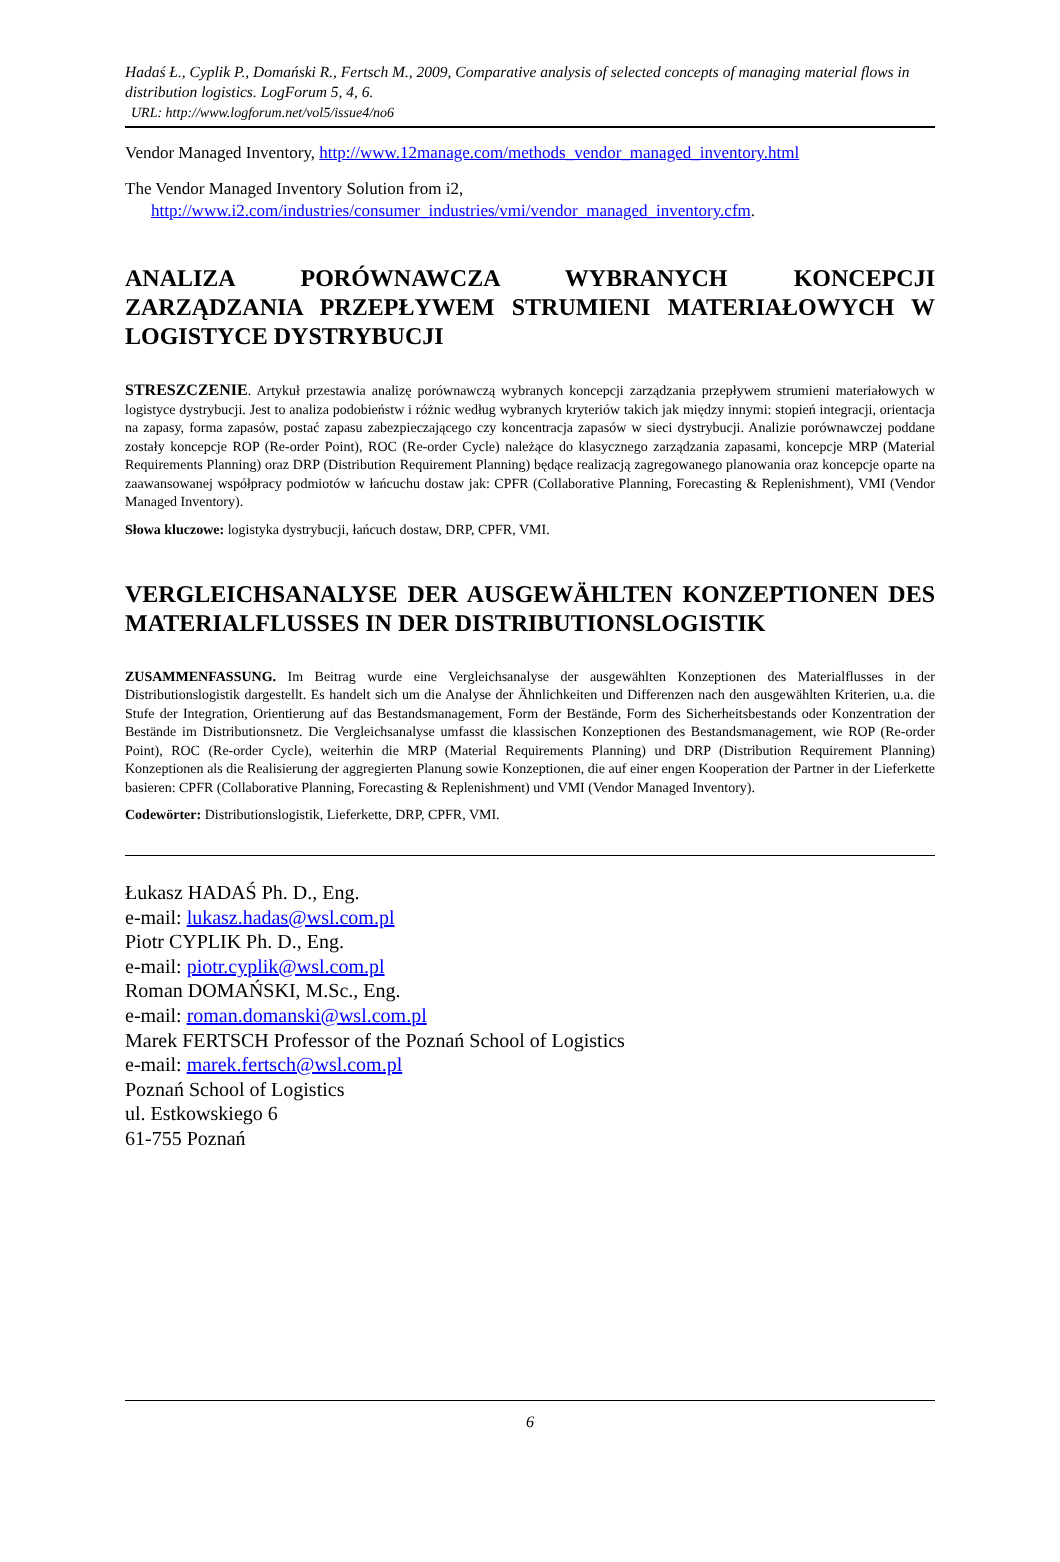Hadaś Ł., Cyplik P., Domański R., Fertsch M., 2009, Comparative analysis of selected concepts of managing material flows in distribution logistics. LogForum 5, 4, 6.
URL: http://www.logforum.net/vol5/issue4/no6
Vendor Managed Inventory, http://www.12manage.com/methods_vendor_managed_inventory.html
The Vendor Managed Inventory Solution from i2,
http://www.i2.com/industries/consumer_industries/vmi/vendor_managed_inventory.cfm.
ANALIZA PORÓWNAWCZA WYBRANYCH KONCEPCJI ZARZĄDZANIA PRZEPŁYWEM STRUMIENI MATERIAŁOWYCH W LOGISTYCE DYSTRYBUCJI
STRESZCZENIE. Artykuł przestawia analizę porównawczą wybranych koncepcji zarządzania przepływem strumieni materiałowych w logistyce dystrybucji. Jest to analiza podobieństw i różnic według wybranych kryteriów takich jak między innymi: stopień integracji, orientacja na zapasy, forma zapasów, postać zapasu zabezpieczającego czy koncentracja zapasów w sieci dystrybucji. Analizie porównawczej poddane zostały koncepcje ROP (Re-order Point), ROC (Re-order Cycle) należące do klasycznego zarządzania zapasami, koncepcje MRP (Material Requirements Planning) oraz DRP (Distribution Requirement Planning) będące realizacją zagregowanego planowania oraz koncepcje oparte na zaawansowanej współpracy podmiotów w łańcuchu dostaw jak: CPFR (Collaborative Planning, Forecasting & Replenishment), VMI (Vendor Managed Inventory).
Słowa kluczowe: logistyka dystrybucji, łańcuch dostaw, DRP, CPFR, VMI.
VERGLEICHSANALYSE DER AUSGEWÄHLTEN KONZEPTIONEN DES MATERIALFLUSSES IN DER DISTRIBUTIONSLOGISTIK
ZUSAMMENFASSUNG. Im Beitrag wurde eine Vergleichsanalyse der ausgewählten Konzeptionen des Materialflusses in der Distributionslogistik dargestellt. Es handelt sich um die Analyse der Ähnlichkeiten und Differenzen nach den ausgewählten Kriterien, u.a. die Stufe der Integration, Orientierung auf das Bestandsmanagement, Form der Bestände, Form des Sicherheitsbestands oder Konzentration der Bestände im Distributionsnetz. Die Vergleichsanalyse umfasst die klassischen Konzeptionen des Bestandsmanagement, wie ROP (Re-order Point), ROC (Re-order Cycle), weiterhin die MRP (Material Requirements Planning) und DRP (Distribution Requirement Planning) Konzeptionen als die Realisierung der aggregierten Planung sowie Konzeptionen, die auf einer engen Kooperation der Partner in der Lieferkette basieren: CPFR (Collaborative Planning, Forecasting & Replenishment) und VMI (Vendor Managed Inventory).
Codewörter: Distributionslogistik, Lieferkette, DRP, CPFR, VMI.
Łukasz HADAŚ Ph. D., Eng.
e-mail: lukasz.hadas@wsl.com.pl
Piotr CYPLIK Ph. D., Eng.
e-mail: piotr.cyplik@wsl.com.pl
Roman DOMAŃSKI, M.Sc., Eng.
e-mail: roman.domanski@wsl.com.pl
Marek FERTSCH Professor of the Poznań School of Logistics
e-mail: marek.fertsch@wsl.com.pl
Poznań School of Logistics
ul. Estkowskiego 6
61-755 Poznań
6